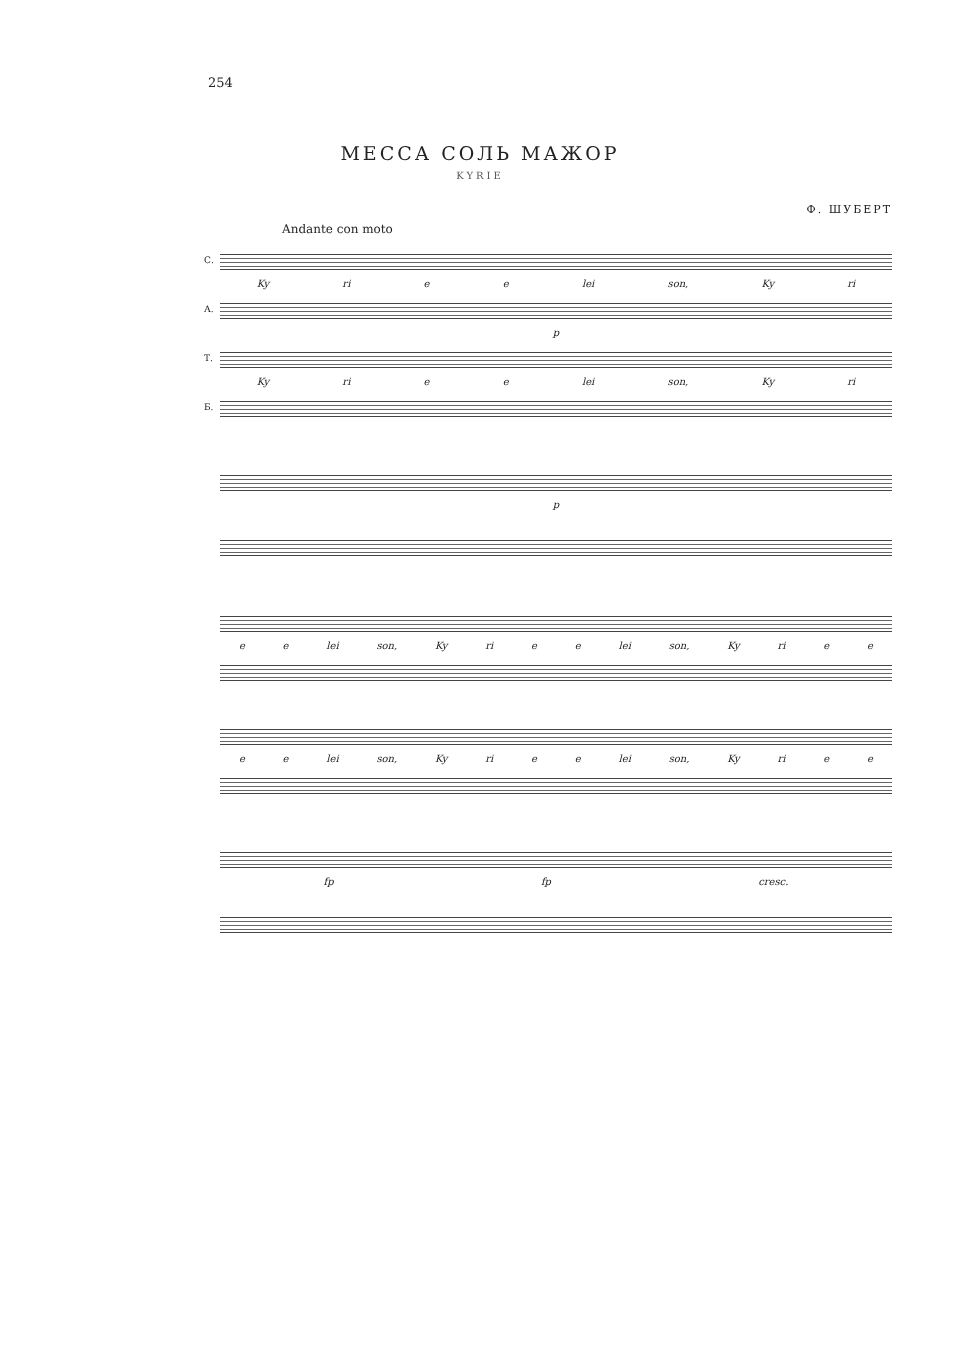254
МЕССА СОЛЬ МАЖОР
KYRIE
Ф. ШУБЕРТ
Andante con moto
С.
Ky ri e e lei son, Ky ri
А.
p
Т.
Ky ri e e lei son, Ky ri
Б.
p
e e lei son, Ky ri e e lei son, Ky ri e e
e e lei son, Ky ri e e lei son, Ky ri e e
fp fp cresc.